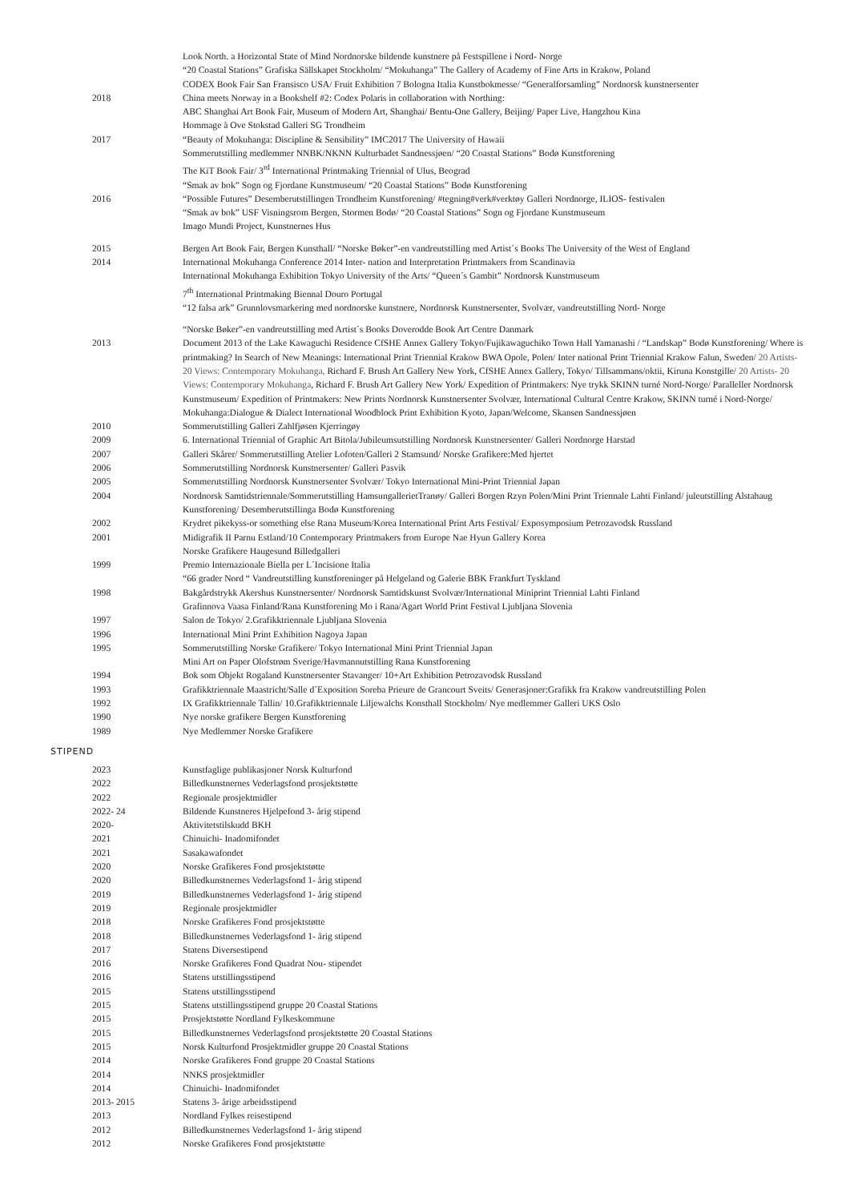Look North. a Horizontal State of Mind Nordnorske bildende kunstnere på Festspillene i Nord- Norge
“20 Coastal Stations” Grafiska Sällskapet Stockholm/ “Mokuhanga” The Gallery of Academy of Fine Arts in Krakow, Poland
CODEX Book Fair San Fransisco USA/ Fruit Exhibition 7 Bologna Italia Kunstbokmesse/ “Generalforsamling” Nordnorsk kunstnersenter
2018 China meets Norway in a Bookshelf #2: Codex Polaris in collaboration with Northing:
ABC Shanghai Art Book Fair, Museum of Modern Art, Shanghai/ Bentu-One Gallery, Beijing/ Paper Live, Hangzhou Kina
Hommage à Ove Stokstad Galleri SG Trondheim
2017 “Beauty of Mokuhanga: Discipline & Sensibility” IMC2017 The University of Hawaii
Sommerutstilling medlemmer NNBK/NKNN Kulturbadet Sandnessjøen/ “20 Coastal Stations” Bodø Kunstforening
The KiT Book Fair/ 3<sup>rd</sup> International Printmaking Triennial of Ulus, Beograd
“Smak av bok” Sogn og Fjordane Kunstmuseum/ “20 Coastal Stations” Bodø Kunstforening
2016 “Possible Futures” Desemberutstillingen Trondheim Kunstforening/ #tegning#verk#verktøy Galleri Nordnorge, ILIOS- festivalen
“Smak av bok” USF Visningsrom Bergen, Stormen Bodø/ “20 Coastal Stations” Sogn og Fjordane Kunstmuseum
Imago Mundi Project, Kunstnernes Hus
2015 Bergen Art Book Fair, Bergen Kunsthall/ “Norske Bøker”-en vandreutstilling med Artist´s Books The University of the West of England
2014 International Mokuhanga Conference 2014 Inter- nation and Interpretation Printmakers from Scandinavia
International Mokuhanga Exhibition Tokyo University of the Arts/ “Queen´s Gambit” Nordnorsk Kunstmuseum
7<sup>th</sup> International Printmaking Biennal Douro Portugal
“12 falsa ark” Grunnlovsmarkering med nordnorske kunstnere, Nordnorsk Kunstnersenter, Svolvær, vandreutstilling Nord- Norge
“Norske Bøker”-en vandreutstilling med Artist´s Books Doverodde Book Art Centre Danmark
2013 Document 2013 of the Lake Kawaguchi Residence CfSHE Annex Gallery Tokyo/Fujikawaguchiko Town Hall Yamanashi / “Landskap” Bodø Kunstforening/ Where is printmaking? In Search of New Meanings: International Print Triennial Krakow BWA Opole, Polen/ Inter national Print Triennial Krakow Falun, Sweden/ 20 Artists- 20 Views: Contemporary Mokuhanga, Richard F. Brush Art Gallery New York, CfSHE Annex Gallery, Tokyo/ Tillsammans/oktii, Kiruna Konstgille/ 20 Artists- 20 Views: Contemporary Mokuhanga, Richard F. Brush Art Gallery New York/ Expedition of Printmakers: Nye trykk SKINN turné Nord-Norge/ Paralleller Nordnorsk Kunstmuseum/ Expedition of Printmakers: New Prints Nordnorsk Kunstnersenter Svolvær, International Cultural Centre Krakow, SKINN turné i Nord-Norge/ Mokuhanga:Dialogue & Dialect International Woodblock Print Exhibition Kyoto, Japan/Welcome, Skansen Sandnessjøen
2010 Sommerutstilling Galleri Zahlfjøsen Kjerringøy
2009 6. International Triennial of Graphic Art Bitola/Jubileumsutstilling Nordnorsk Kunstnersenter/ Galleri Nordnorge Harstad
2007 Galleri Skårer/ Sommerutstilling Atelier Lofoten/Galleri 2 Stamsund/ Norske Grafikere:Med hjertet
2006 Sommerutstilling Nordnorsk Kunstnersenter/ Galleri Pasvik
2005 Sommerutstilling Nordnorsk Kunstnersenter Svolvær/ Tokyo International Mini-Print Triennial Japan
2004 Nordnorsk Samtidstriennale/Sommerutstilling HamsungallerietTranøy/ Galleri Borgen Rzyn Polen/Mini Print Triennale Lahti Finland/ juleutstilling Alstahaug Kunstforening/ Desemberutstillinga Bodø Kunstforening
2002 Krydret pikekyss-or something else Rana Museum/Korea International Print Arts Festival/ Exposymposium Petrozavodsk Russland
2001 Midigrafik II Parnu Estland/10 Contemporary Printmakers from Europe Nae Hyun Gallery Korea
Norske Grafikere Haugesund Billedgalleri
1999 Premio Internazionale Biella per L´Incisione Italia
“66 grader Nord “ Vandreutstilling kunstforeninger på Helgeland og Galerie BBK Frankfurt Tyskland
1998 Bakgårdstrykk Akershus Kunstnersenter/ Nordnorsk Samtidskunst Svolvær/International Miniprint Triennial Lahti Finland
Grafinnova Vaasa Finland/Rana Kunstforening Mo i Rana/Agart World Print Festival Ljubljana Slovenia
1997 Salon de Tokyo/ 2.Grafikktriennale Ljubljana Slovenia
1996 International Mini Print Exhibition Nagoya Japan
1995 Sommerutstilling Norske Grafikere/ Tokyo International Mini Print Triennial Japan
Mini Art on Paper Olofstrøm Sverige/Havmannutstilling Rana Kunstforening
1994 Bok som Objekt Rogaland Kunstnersenter Stavanger/ 10+Art Exhibition Petrozavodsk Russland
1993 Grafikktriennale Maastricht/Salle d´Exposition Soreba Prieure de Grancourt Sveits/ Generasjoner:Grafikk fra Krakow vandreutstilling Polen
1992 IX Grafikktriennale Tallin/ 10.Grafikktriennale Liljewalchs Konsthall Stockholm/ Nye medlemmer Galleri UKS Oslo
1990 Nye norske grafikere Bergen Kunstforening
1989 Nye Medlemmer Norske Grafikere
STIPEND
2023 Kunstfaglige publikasjoner Norsk Kulturfond
2022 Billedkunstnernes Vederlagsfond prosjektstøtte
2022 Regionale prosjektmidler
2022- 24 Bildende Kunstneres Hjelpefond 3- årig stipend
2020- Aktivitetstilskudd BKH
2021 Chinuichi- Inadomifondet
2021 Sasakawafondet
2020 Norske Grafikeres Fond prosjektstøtte
2020 Billedkunstnernes Vederlagsfond 1- årig stipend
2019 Billedkunstnernes Vederlagsfond 1- årig stipend
2019 Regionale prosjektmidler
2018 Norske Grafikeres Fond prosjektstøtte
2018 Billedkunstnernes Vederlagsfond 1- årig stipend
2017 Statens Diversestipend
2016 Norske Grafikeres Fond Quadrat Nou- stipendet
2016 Statens utstillingsstipend
2015 Statens utstillingsstipend
2015 Statens utstillingsstipend gruppe 20 Coastal Stations
2015 Prosjektstøtte Nordland Fylkeskommune
2015 Billedkunstnernes Vederlagsfond prosjektstøtte 20 Coastal Stations
2015 Norsk Kulturfond Prosjektmidler gruppe 20 Coastal Stations
2014 Norske Grafikeres Fond gruppe 20 Coastal Stations
2014 NNKS prosjektmidler
2014 Chinuichi- Inadomifondet
2013- 2015 Statens 3- årige arbeidsstipend
2013 Nordland Fylkes reisestipend
2012 Billedkunstnernes Vederlagsfond 1- årig stipend
2012 Norske Grafikeres Fond prosjektstøtte